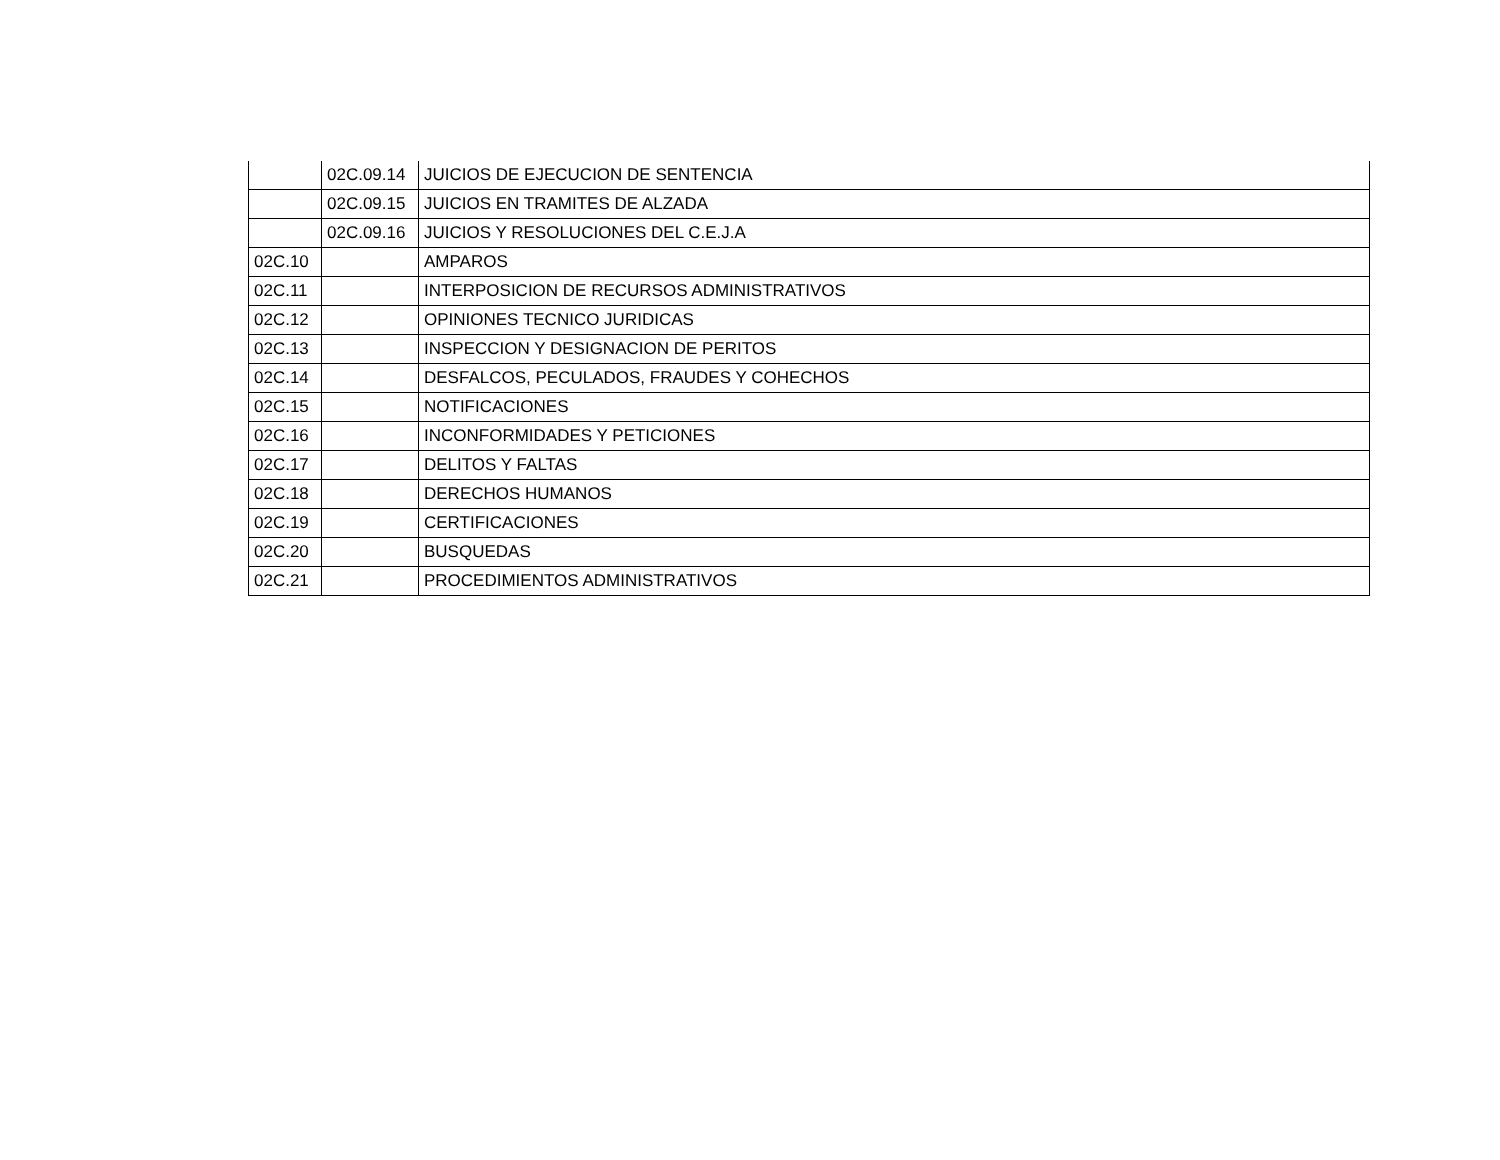| | 02C.09.14 | JUICIOS DE EJECUCION DE SENTENCIA |
| | 02C.09.15 | JUICIOS EN TRAMITES DE ALZADA |
| | 02C.09.16 | JUICIOS Y RESOLUCIONES DEL C.E.J.A |
| 02C.10 | | AMPAROS |
| 02C.11 | | INTERPOSICION DE RECURSOS ADMINISTRATIVOS |
| 02C.12 | | OPINIONES TECNICO JURIDICAS |
| 02C.13 | | INSPECCION Y DESIGNACION DE PERITOS |
| 02C.14 | | DESFALCOS, PECULADOS, FRAUDES Y COHECHOS |
| 02C.15 | | NOTIFICACIONES |
| 02C.16 | | INCONFORMIDADES Y PETICIONES |
| 02C.17 | | DELITOS Y FALTAS |
| 02C.18 | | DERECHOS HUMANOS |
| 02C.19 | | CERTIFICACIONES |
| 02C.20 | | BUSQUEDAS |
| 02C.21 | | PROCEDIMIENTOS ADMINISTRATIVOS |